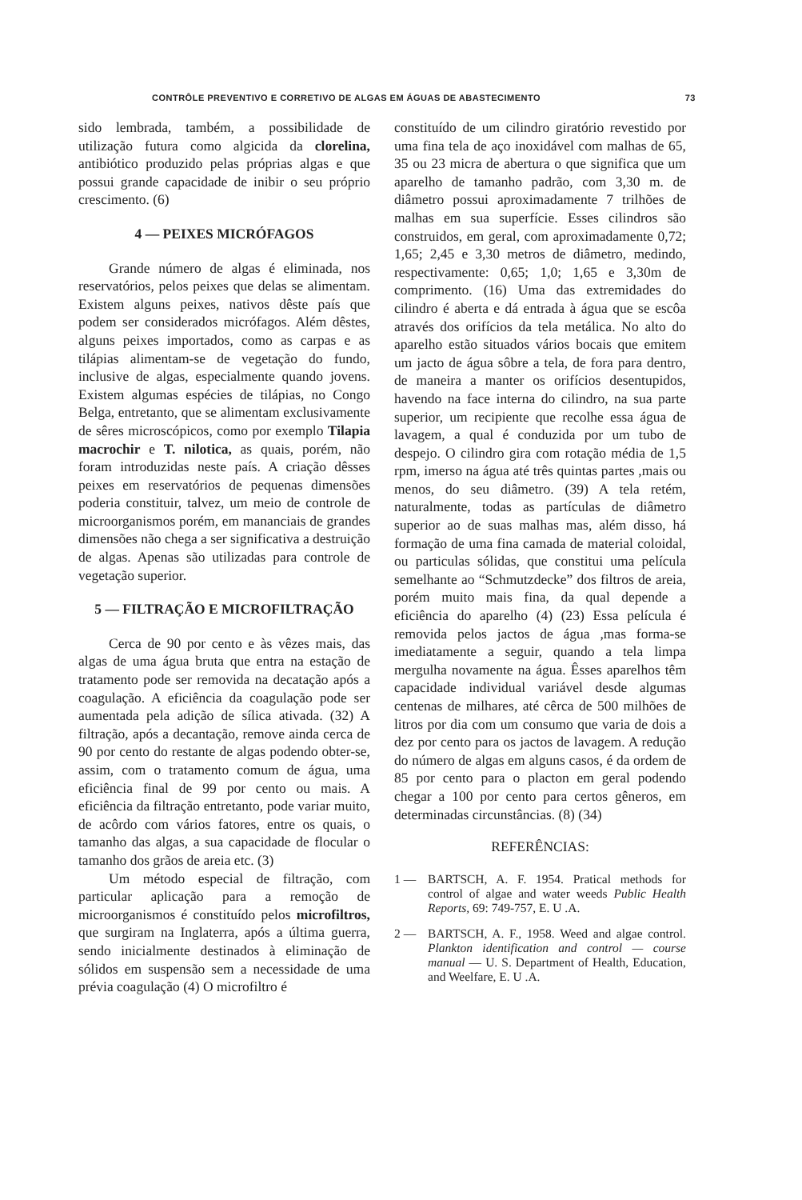CONTRÔLE PREVENTIVO E CORRETIVO DE ALGAS EM ÁGUAS DE ABASTECIMENTO 73
sido lembrada, também, a possibilidade de utilização futura como algicida da clorelina, antibiótico produzido pelas próprias algas e que possui grande capacidade de inibir o seu próprio crescimento. (6)
4 — PEIXES MICRÓFAGOS
Grande número de algas é eliminada, nos reservatórios, pelos peixes que delas se alimentam. Existem alguns peixes, nativos dêste país que podem ser considerados micrófagos. Além dêstes, alguns peixes importados, como as carpas e as tilápias alimentam-se de vegetação do fundo, inclusive de algas, especialmente quando jovens. Existem algumas espécies de tilápias, no Congo Belga, entretanto, que se alimentam exclusivamente de sêres microscópicos, como por exemplo Tilapia macrochir e T. nilotica, as quais, porém, não foram introduzidas neste país. A criação dêsses peixes em reservatórios de pequenas dimensões poderia constituir, talvez, um meio de controle de microorganismos porém, em mananciais de grandes dimensões não chega a ser significativa a destruição de algas. Apenas são utilizadas para controle de vegetação superior.
5 — FILTRAÇÃO E MICROFILTRAÇÃO
Cerca de 90 por cento e às vêzes mais, das algas de uma água bruta que entra na estação de tratamento pode ser removida na decatação após a coagulação. A eficiência da coagulação pode ser aumentada pela adição de sílica ativada. (32) A filtração, após a decantação, remove ainda cerca de 90 por cento do restante de algas podendo obter-se, assim, com o tratamento comum de água, uma eficiência final de 99 por cento ou mais. A eficiência da filtração entretanto, pode variar muito, de acôrdo com vários fatores, entre os quais, o tamanho das algas, a sua capacidade de flocular o tamanho dos grãos de areia etc. (3)
Um método especial de filtração, com particular aplicação para a remoção de microorganismos é constituído pelos microfiltros, que surgiram na Inglaterra, após a última guerra, sendo inicialmente destinados à eliminação de sólidos em suspensão sem a necessidade de uma prévia coagulação (4) O microfiltro é
constituído de um cilindro giratório revestido por uma fina tela de aço inoxidável com malhas de 65, 35 ou 23 micra de abertura o que significa que um aparelho de tamanho padrão, com 3,30 m. de diâmetro possui aproximadamente 7 trilhões de malhas em sua superfície. Esses cilindros são construidos, em geral, com aproximadamente 0,72; 1,65; 2,45 e 3,30 metros de diâmetro, medindo, respectivamente: 0,65; 1,0; 1,65 e 3,30m de comprimento. (16) Uma das extremidades do cilindro é aberta e dá entrada à água que se escôa através dos orifícios da tela metálica. No alto do aparelho estão situados vários bocais que emitem um jacto de água sôbre a tela, de fora para dentro, de maneira a manter os orifícios desentupidos, havendo na face interna do cilindro, na sua parte superior, um recipiente que recolhe essa água de lavagem, a qual é conduzida por um tubo de despejo. O cilindro gira com rotação média de 1,5 rpm, imerso na água até três quintas partes ,mais ou menos, do seu diâmetro. (39) A tela retém, naturalmente, todas as partículas de diâmetro superior ao de suas malhas mas, além disso, há formação de uma fina camada de material coloidal, ou particulas sólidas, que constitui uma película semelhante ao “Schmutzdecke” dos filtros de areia, porém muito mais fina, da qual depende a eficiência do aparelho (4) (23) Essa película é removida pelos jactos de água ,mas forma-se imediatamente a seguir, quando a tela limpa mergulha novamente na água. Êsses aparelhos têm capacidade individual variável desde algumas centenas de milhares, até cêrca de 500 milhões de litros por dia com um consumo que varia de dois a dez por cento para os jactos de lavagem. A redução do número de algas em alguns casos, é da ordem de 85 por cento para o placton em geral podendo chegar a 100 por cento para certos gêneros, em determinadas circunstâncias. (8) (34)
REFERÊNCIAS:
1 — BARTSCH, A. F. 1954. Pratical methods for control of algae and water weeds Public Health Reports, 69: 749-757, E. U .A.
2 — BARTSCH, A. F., 1958. Weed and algae control. Plankton identification and control — course manual — U. S. Department of Health, Education, and Weelfare, E. U .A.